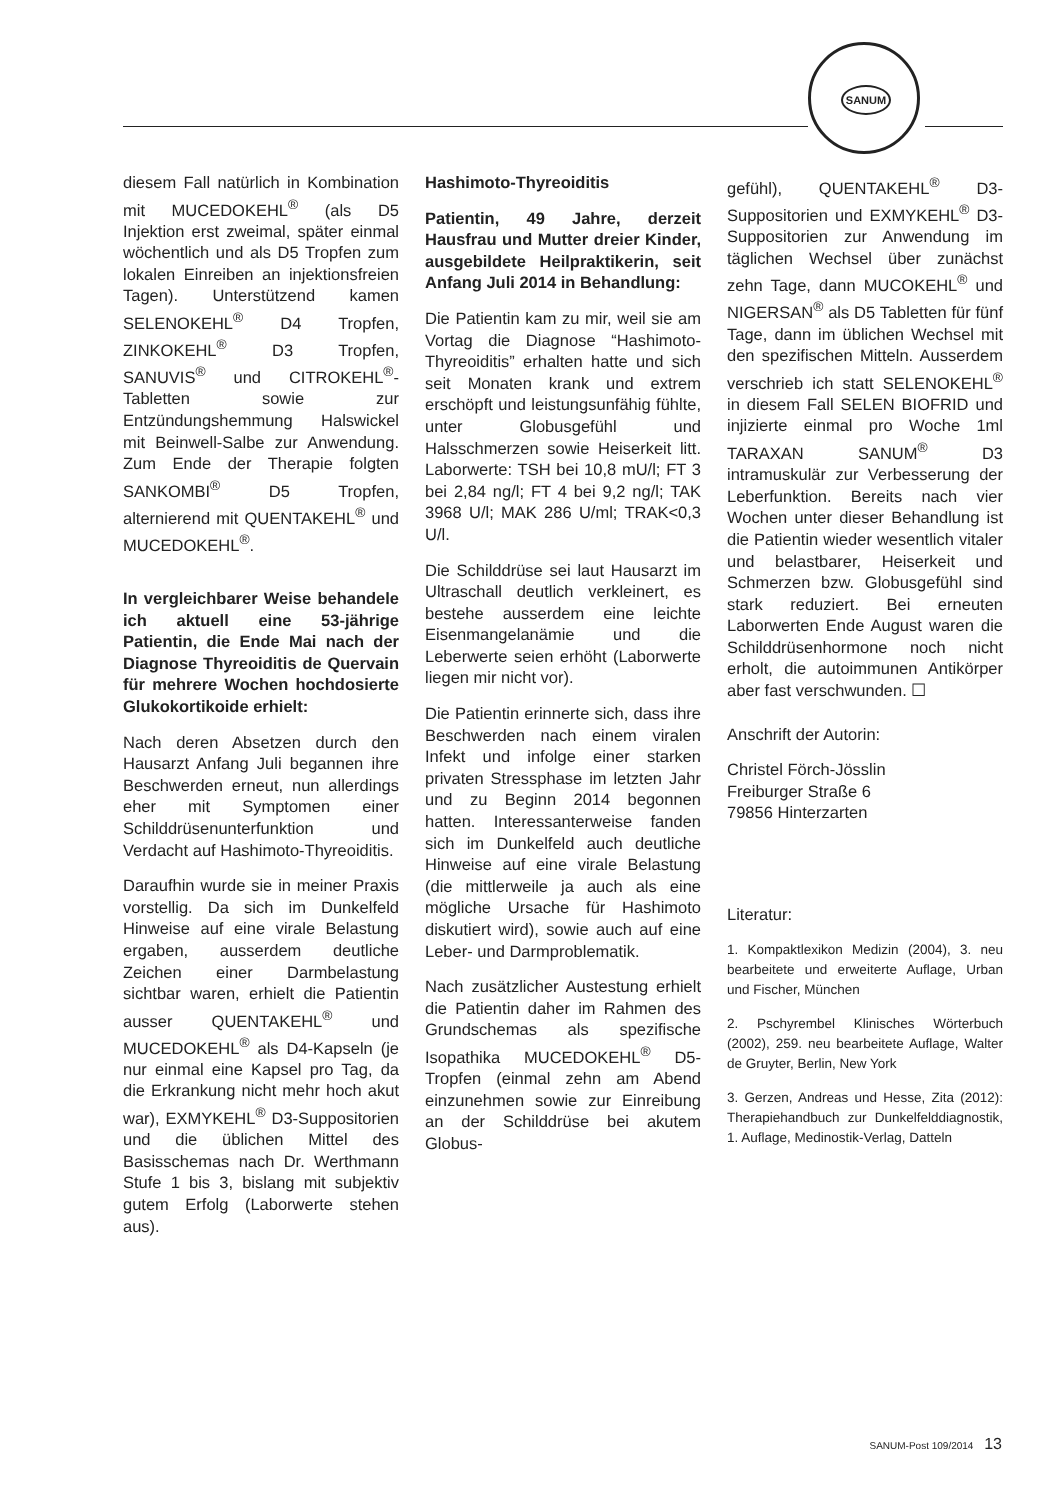SANUM
diesem Fall natürlich in Kombination mit MUCEDOKEHL<sup>®</sup> (als D5 Injektion erst zweimal, später einmal wöchentlich und als D5 Tropfen zum lokalen Einreiben an injektionsfreien Tagen). Unterstützend kamen SELENOKEHL<sup>®</sup> D4 Tropfen, ZINKOKEHL<sup>®</sup> D3 Tropfen, SANUVIS<sup>®</sup> und CITROKEHL<sup>®</sup>-Tabletten sowie zur Entzündungshemmung Halswickel mit Beinwell-Salbe zur Anwendung. Zum Ende der Therapie folgten SANKOMBI<sup>®</sup> D5 Tropfen, alternierend mit QUENTAKEHL<sup>®</sup> und MUCEDOKEHL<sup>®</sup>.
In vergleichbarer Weise behandele ich aktuell eine 53-jährige Patientin, die Ende Mai nach der Diagnose Thyreoiditis de Quervain für mehrere Wochen hochdosierte Glukokortikoide erhielt:
Nach deren Absetzen durch den Hausarzt Anfang Juli begannen ihre Beschwerden erneut, nun allerdings eher mit Symptomen einer Schilddrüsenunterfunktion und Verdacht auf Hashimoto-Thyreoiditis.
Daraufhin wurde sie in meiner Praxis vorstellig. Da sich im Dunkelfeld Hinweise auf eine virale Belastung ergaben, ausserdem deutliche Zeichen einer Darmbelastung sichtbar waren, erhielt die Patientin ausser QUENTAKEHL<sup>®</sup> und MUCEDOKEHL<sup>®</sup> als D4-Kapseln (je nur einmal eine Kapsel pro Tag, da die Erkrankung nicht mehr hoch akut war), EXMYKEHL<sup>®</sup> D3-Suppositorien und die üblichen Mittel des Basisschemas nach Dr. Werthmann Stufe 1 bis 3, bislang mit subjektiv gutem Erfolg (Laborwerte stehen aus).
Hashimoto-Thyreoiditis
Patientin, 49 Jahre, derzeit Hausfrau und Mutter dreier Kinder, ausgebildete Heilpraktikerin, seit Anfang Juli 2014 in Behandlung:
Die Patientin kam zu mir, weil sie am Vortag die Diagnose “Hashimoto-Thyreoiditis” erhalten hatte und sich seit Monaten krank und extrem erschöpft und leistungsunfähig fühlte, unter Globusgefühl und Halsschmerzen sowie Heiserkeit litt. Laborwerte: TSH bei 10,8 mU/l; FT 3 bei 2,84 ng/l; FT 4 bei 9,2 ng/l; TAK 3968 U/l; MAK 286 U/ml; TRAK<0,3 U/l.
Die Schilddrüse sei laut Hausarzt im Ultraschall deutlich verkleinert, es bestehe ausserdem eine leichte Eisenmangelanämie und die Leberwerte seien erhöht (Laborwerte liegen mir nicht vor).
Die Patientin erinnerte sich, dass ihre Beschwerden nach einem viralen Infekt und infolge einer starken privaten Stressphase im letzten Jahr und zu Beginn 2014 begonnen hatten. Interessanterweise fanden sich im Dunkelfeld auch deutliche Hinweise auf eine virale Belastung (die mittlerweile ja auch als eine mögliche Ursache für Hashimoto diskutiert wird), sowie auch auf eine Leber- und Darmproblematik.
Nach zusätzlicher Austestung erhielt die Patientin daher im Rahmen des Grundschemas als spezifische Isopathika MUCEDOKEHL<sup>®</sup> D5-Tropfen (einmal zehn am Abend einzunehmen sowie zur Einreibung an der Schilddrüse bei akutem Globus-
gefühl), QUENTAKEHL<sup>®</sup> D3-Suppositorien und EXMYKEHL<sup>®</sup> D3-Suppositorien zur Anwendung im täglichen Wechsel über zunächst zehn Tage, dann MUCOKEHL<sup>®</sup> und NIGERSAN<sup>®</sup> als D5 Tabletten für fünf Tage, dann im üblichen Wechsel mit den spezifischen Mitteln. Ausserdem verschrieb ich statt SELENOKEHL<sup>®</sup> in diesem Fall SELEN BIOFRID und injizierte einmal pro Woche 1ml TARAXAN SANUM<sup>®</sup> D3 intramuskulär zur Verbesserung der Leberfunktion. Bereits nach vier Wochen unter dieser Behandlung ist die Patientin wieder wesentlich vitaler und belastbarer, Heiserkeit und Schmerzen bzw. Globusgefühl sind stark reduziert. Bei erneuten Laborwerten Ende August waren die Schilddrüsenhormone noch nicht erholt, die autoimmunen Antikörper aber fast verschwunden. ☐
Anschrift der Autorin:
Christel Förch-Jösslin
Freiburger Straße 6
79856 Hinterzarten
Literatur:
1. Kompaktlexikon Medizin (2004), 3. neu bearbeitete und erweiterte Auflage, Urban und Fischer, München
2. Pschyrembel Klinisches Wörterbuch (2002), 259. neu bearbeitete Auflage, Walter de Gruyter, Berlin, New York
3. Gerzen, Andreas und Hesse, Zita (2012): Therapiehandbuch zur Dunkelfelddiagnostik, 1. Auflage, Medinostik-Verlag, Datteln
SANUM-Post 109/2014 13